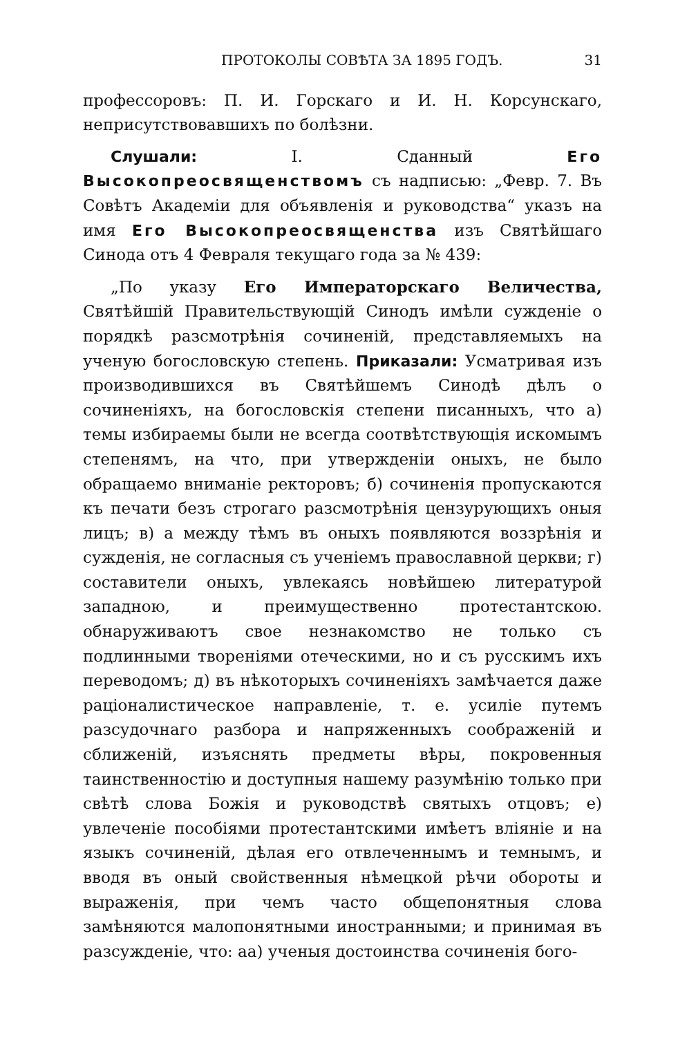ПРОТОКОЛЫ СОВѢТА ЗА 1895 ГОДЪ. 31
профессоровъ: П. И. Горскаго и И. Н. Корсунскаго, неприсутствовавшихъ по болѣзни.
Слушали: I. Сданный Его Высокопреосвященствомъ съ надписью: „Февр. 7. Въ Совѣтъ Академіи для объявленія и руководства“ указъ на имя Его Высокопреосвященства изъ Святѣйшаго Синода отъ 4 Февраля текущаго года за № 439:
„По указу Его Императорскаго Величества, Святѣйшій Правительствующій Синодъ имѣли сужденіе о порядкѣ разсмотрѣнія сочиненій, представляемыхъ на ученую богословскую степень. Приказали: Усматривая изъ производившихся въ Святѣйшемъ Синодѣ дѣлъ о сочиненіяхъ, на богословскія степени писанныхъ, что а) темы избираемы были не всегда соотвѣтствующія искомымъ степенямъ, на что, при утвержденіи оныхъ, не было обращаемо вниманіе ректоровъ; б) сочиненія пропускаются къ печати безъ строгаго разсмотрѣнія цензурующихъ оныя лицъ; в) а между тѣмъ въ оныхъ появляются воззрѣнія и сужденія, не согласныя съ ученіемъ православной церкви; г) составители оныхъ, увлекаясь новѣйшею литературой западною, и преимущественно протестантскою. обнаруживаютъ свое незнакомство не только съ подлинными твореніями отеческими, но и съ русскимъ ихъ переводомъ; д) въ нѣкоторыхъ сочиненіяхъ замѣчается даже раціоналистическое направленіе, т. е. усиліе путемъ разсудочнаго разбора и напряженныхъ соображеній и сближеній, изъяснять предметы вѣры, покровенныя таинственностію и доступныя нашему разумѣнію только при свѣтѣ слова Божія и руководствѣ святыхъ отцовъ; е) увлеченіе пособіями протестантскими имѣетъ вліяніе и на языкъ сочиненій, дѣлая его отвлеченнымъ и темнымъ, и вводя въ оный свойственныя нѣмецкой рѣчи обороты и выраженія, при чемъ часто общепонятныя слова замѣняются малопонятными иностранными; и принимая въ разсужденіе, что: аа) ученыя достоинства сочиненія бого-